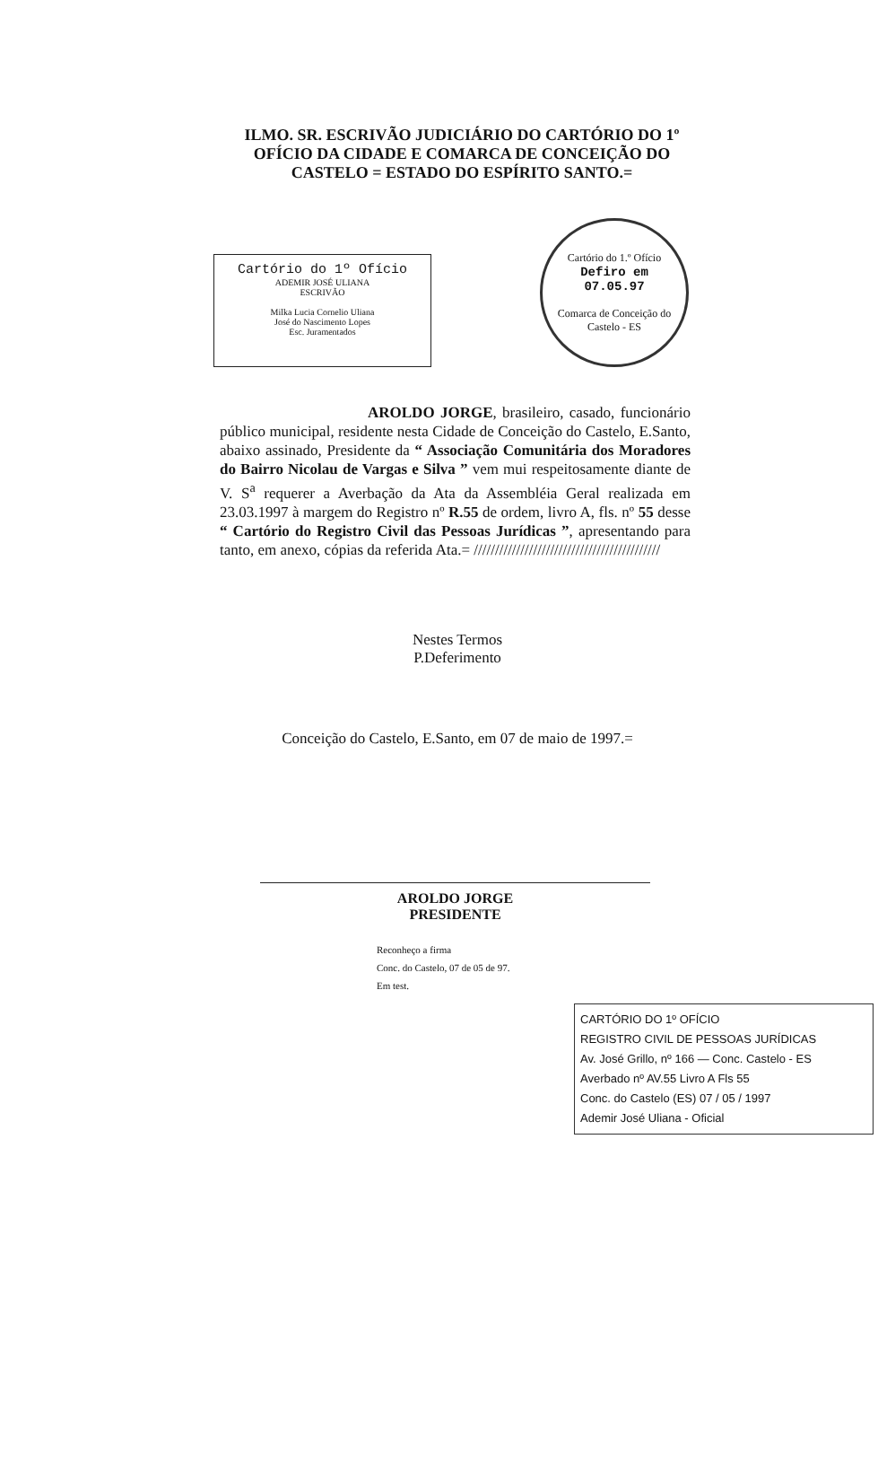ILMO. SR. ESCRIVÃO JUDICIÁRIO DO CARTÓRIO DO 1º OFÍCIO DA CIDADE E COMARCA DE CONCEIÇÃO DO CASTELO = ESTADO DO ESPÍRITO SANTO.=
Cartório do 1º Ofício
ADEMIR JOSÉ ULIANA
ESCRIVÃO
Milka Lucia Cornelio Uliana
José do Nascimento Lopes
Esc. Juramentados
Cartório do 1.º Ofício
Defiro em
07.05.97
Comarca de Conceição do Castelo - ES
AROLDO JORGE, brasileiro, casado, funcionário público municipal, residente nesta Cidade de Conceição do Castelo, E.Santo, abaixo assinado, Presidente da “ Associação Comunitária dos Moradores do Bairro Nicolau de Vargas e Silva ” vem mui respeitosamente diante de V. S<sup>a</sup> requerer a Averbação da Ata da Assembléia Geral realizada em 23.03.1997 à margem do Registro nº R.55 de ordem, livro A, fls. nº 55 desse “ Cartório do Registro Civil das Pessoas Jurídicas ”, apresentando para tanto, em anexo, cópias da referida Ata.= ////////////////////////////////////////////
Nestes Termos
P.Deferimento
Conceição do Castelo, E.Santo, em 07 de maio de 1997.=
AROLDO JORGE
PRESIDENTE
Reconheço a firma
Conc. do Castelo, 07 de 05 de 97.
Em test.
CARTÓRIO DO 1º OFÍCIO
REGISTRO CIVIL DE PESSOAS JURÍDICAS
Av. José Grillo, nº 166 — Conc. Castelo - ES
Averbado nº AV.55 Livro A Fls 55
Conc. do Castelo (ES) 07 / 05 / 1997
Ademir José Uliana - Oficial